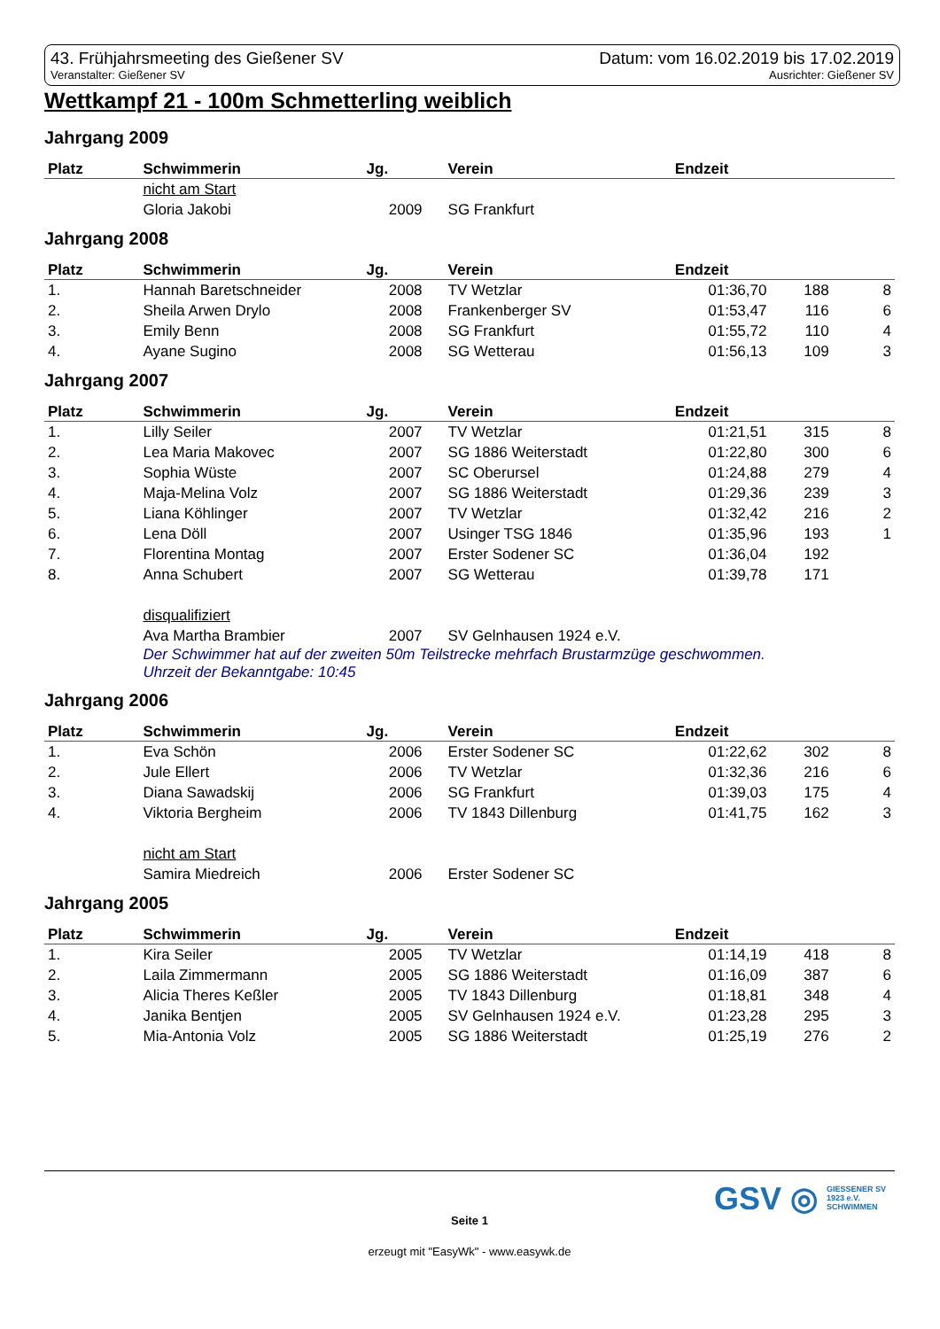43. Frühjahrsmeeting des Gießener SV
Veranstalter: Gießener SV
Datum: vom 16.02.2019 bis 17.02.2019
Ausrichter: Gießener SV
Wettkampf 21 - 100m Schmetterling weiblich
Jahrgang 2009
| Platz | Schwimmerin | Jg. | Verein | Endzeit | | |
| --- | --- | --- | --- | --- | --- | --- |
| | nicht am Start | | | | | |
| | Gloria Jakobi | 2009 | SG Frankfurt | | | |
Jahrgang 2008
| Platz | Schwimmerin | Jg. | Verein | Endzeit | | |
| --- | --- | --- | --- | --- | --- | --- |
| 1. | Hannah Baretschneider | 2008 | TV Wetzlar | 01:36,70 | 188 | 8 |
| 2. | Sheila Arwen Drylo | 2008 | Frankenberger SV | 01:53,47 | 116 | 6 |
| 3. | Emily Benn | 2008 | SG Frankfurt | 01:55,72 | 110 | 4 |
| 4. | Ayane Sugino | 2008 | SG Wetterau | 01:56,13 | 109 | 3 |
Jahrgang 2007
| Platz | Schwimmerin | Jg. | Verein | Endzeit | | |
| --- | --- | --- | --- | --- | --- | --- |
| 1. | Lilly Seiler | 2007 | TV Wetzlar | 01:21,51 | 315 | 8 |
| 2. | Lea Maria Makovec | 2007 | SG 1886 Weiterstadt | 01:22,80 | 300 | 6 |
| 3. | Sophia Wüste | 2007 | SC Oberursel | 01:24,88 | 279 | 4 |
| 4. | Maja-Melina Volz | 2007 | SG 1886 Weiterstadt | 01:29,36 | 239 | 3 |
| 5. | Liana Köhlinger | 2007 | TV Wetzlar | 01:32,42 | 216 | 2 |
| 6. | Lena Döll | 2007 | Usinger TSG 1846 | 01:35,96 | 193 | 1 |
| 7. | Florentina Montag | 2007 | Erster Sodener SC | 01:36,04 | 192 | |
| 8. | Anna Schubert | 2007 | SG Wetterau | 01:39,78 | 171 | |
| | disqualifiziert | | | | | |
| | Ava Martha Brambier | 2007 | SV Gelnhausen 1924 e.V. | | | |
| | Der Schwimmer hat auf der zweiten 50m Teilstrecke mehrfach Brustarmzüge geschwommen. Uhrzeit der Bekanntgabe: 10:45 | | | | | |
Jahrgang 2006
| Platz | Schwimmerin | Jg. | Verein | Endzeit | | |
| --- | --- | --- | --- | --- | --- | --- |
| 1. | Eva Schön | 2006 | Erster Sodener SC | 01:22,62 | 302 | 8 |
| 2. | Jule Ellert | 2006 | TV Wetzlar | 01:32,36 | 216 | 6 |
| 3. | Diana Sawadskij | 2006 | SG Frankfurt | 01:39,03 | 175 | 4 |
| 4. | Viktoria Bergheim | 2006 | TV 1843 Dillenburg | 01:41,75 | 162 | 3 |
| | nicht am Start | | | | | |
| | Samira Miedreich | 2006 | Erster Sodener SC | | | |
Jahrgang 2005
| Platz | Schwimmerin | Jg. | Verein | Endzeit | | |
| --- | --- | --- | --- | --- | --- | --- |
| 1. | Kira Seiler | 2005 | TV Wetzlar | 01:14,19 | 418 | 8 |
| 2. | Laila Zimmermann | 2005 | SG 1886 Weiterstadt | 01:16,09 | 387 | 6 |
| 3. | Alicia Theres Keßler | 2005 | TV 1843 Dillenburg | 01:18,81 | 348 | 4 |
| 4. | Janika Bentjen | 2005 | SV Gelnhausen 1924 e.V. | 01:23,28 | 295 | 3 |
| 5. | Mia-Antonia Volz | 2005 | SG 1886 Weiterstadt | 01:25,19 | 276 | 2 |
GSV ◎ GIESSENER SV
1923 e.V.
SCHWIMMEN
Seite 1
erzeugt mit "EasyWk" - www.easywk.de